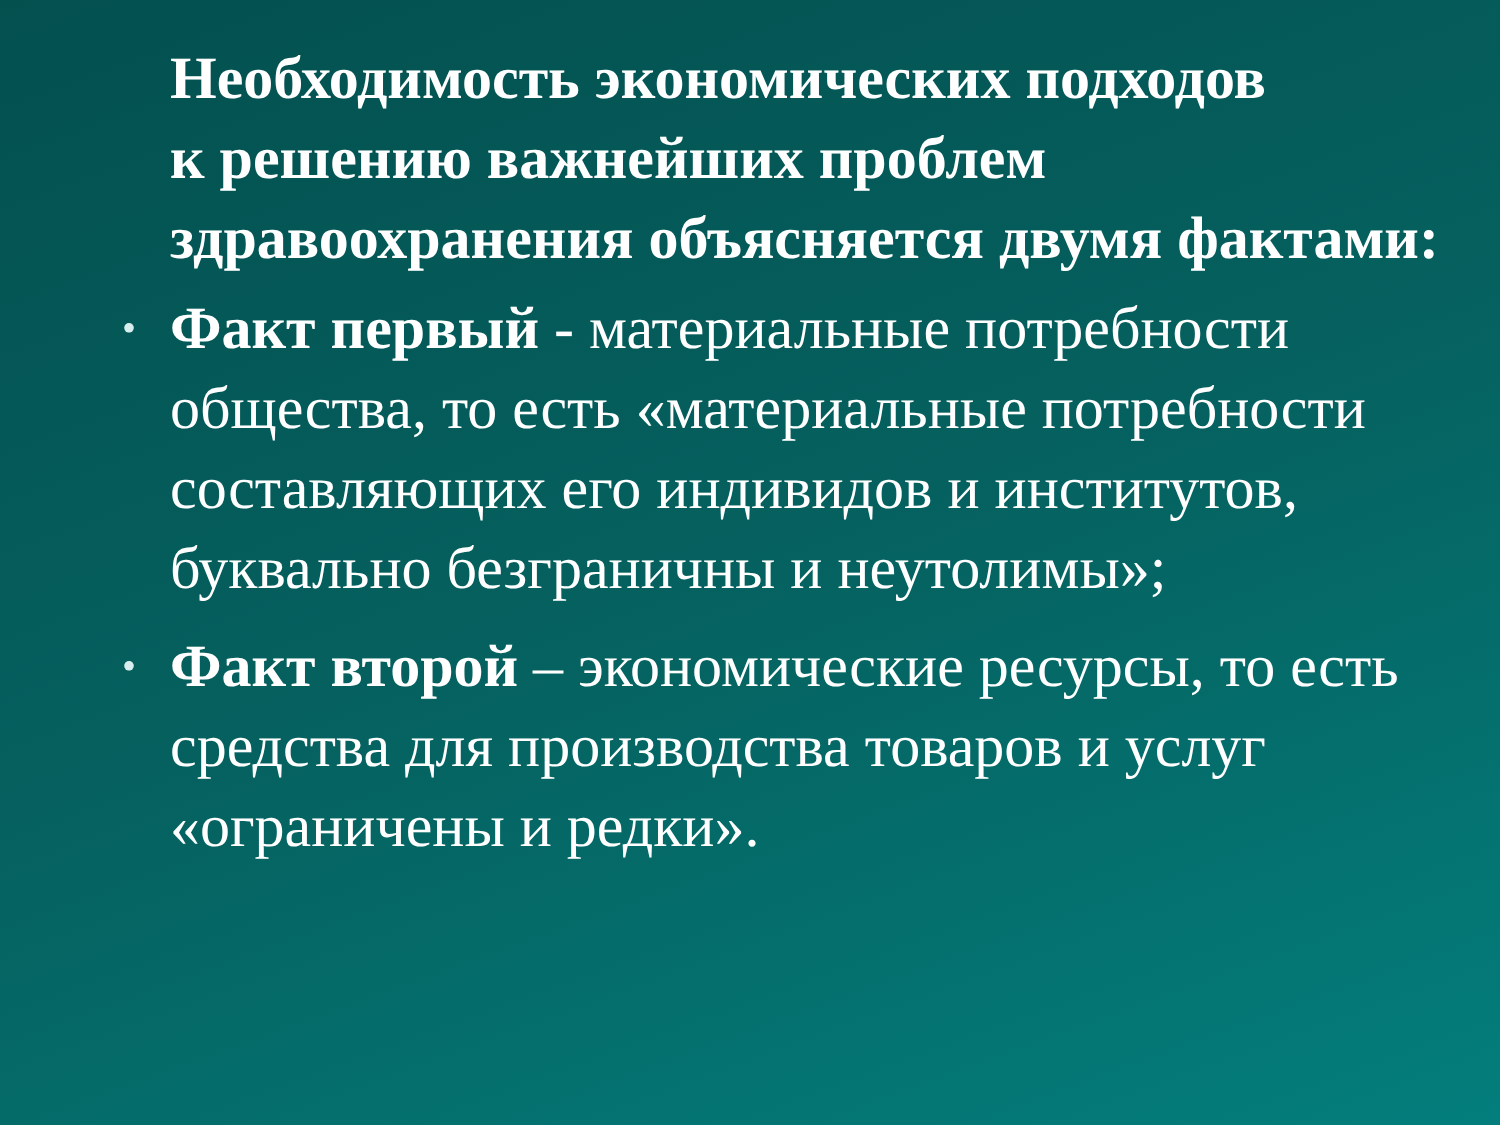Необходимость экономических подходов
к решению важнейших проблем здравоохранения объясняется двумя фактами:
• Факт первый - материальные потребности общества, то есть «материальные потребности составляющих его индивидов и институтов, буквально безграничны и неутолимы»;
• Факт второй – экономические ресурсы, то есть средства для производства товаров и услуг «ограничены и редки».